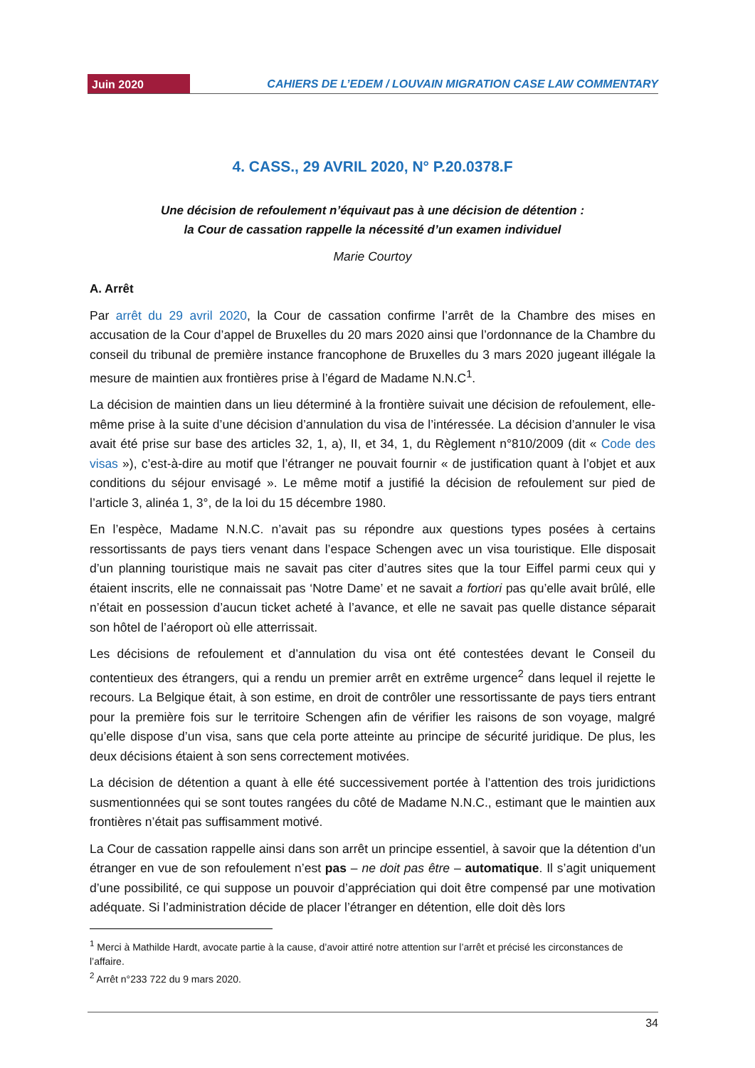Juin 2020
CAHIERS DE L’EDEM / LOUVAIN MIGRATION CASE LAW COMMENTARY
4. CASS., 29 AVRIL 2020, N° P.20.0378.F
Une décision de refoulement n’équivaut pas à une décision de détention :
la Cour de cassation rappelle la nécessité d’un examen individuel
Marie Courtoy
A. Arrêt
Par arrêt du 29 avril 2020, la Cour de cassation confirme l’arrêt de la Chambre des mises en accusation de la Cour d’appel de Bruxelles du 20 mars 2020 ainsi que l’ordonnance de la Chambre du conseil du tribunal de première instance francophone de Bruxelles du 3 mars 2020 jugeant illégale la mesure de maintien aux frontières prise à l’égard de Madame N.N.C<sup>1</sup>.
La décision de maintien dans un lieu déterminé à la frontière suivait une décision de refoulement, elle-même prise à la suite d’une décision d’annulation du visa de l’intéressée. La décision d’annuler le visa avait été prise sur base des articles 32, 1, a), II, et 34, 1, du Règlement n°810/2009 (dit « Code des visas »), c’est-à-dire au motif que l’étranger ne pouvait fournir « de justification quant à l’objet et aux conditions du séjour envisagé ». Le même motif a justifié la décision de refoulement sur pied de l’article 3, alinéa 1, 3°, de la loi du 15 décembre 1980.
En l’espèce, Madame N.N.C. n’avait pas su répondre aux questions types posées à certains ressortissants de pays tiers venant dans l’espace Schengen avec un visa touristique. Elle disposait d’un planning touristique mais ne savait pas citer d’autres sites que la tour Eiffel parmi ceux qui y étaient inscrits, elle ne connaissait pas ‘Notre Dame’ et ne savait a fortiori pas qu’elle avait brûlé, elle n’était en possession d’aucun ticket acheté à l’avance, et elle ne savait pas quelle distance séparait son hôtel de l’aéroport où elle atterrissait.
Les décisions de refoulement et d’annulation du visa ont été contestées devant le Conseil du contentieux des étrangers, qui a rendu un premier arrêt en extrême urgence<sup>2</sup> dans lequel il rejette le recours. La Belgique était, à son estime, en droit de contrôler une ressortissante de pays tiers entrant pour la première fois sur le territoire Schengen afin de vérifier les raisons de son voyage, malgré qu’elle dispose d’un visa, sans que cela porte atteinte au principe de sécurité juridique. De plus, les deux décisions étaient à son sens correctement motivées.
La décision de détention a quant à elle été successivement portée à l’attention des trois juridictions susmentionnées qui se sont toutes rangées du côté de Madame N.N.C., estimant que le maintien aux frontières n’était pas suffisamment motivé.
La Cour de cassation rappelle ainsi dans son arrêt un principe essentiel, à savoir que la détention d’un étranger en vue de son refoulement n’est pas – ne doit pas être – automatique. Il s’agit uniquement d’une possibilité, ce qui suppose un pouvoir d’appréciation qui doit être compensé par une motivation adéquate. Si l’administration décide de placer l’étranger en détention, elle doit dès lors
<sup>1</sup> Merci à Mathilde Hardt, avocate partie à la cause, d’avoir attiré notre attention sur l’arrêt et précisé les circonstances de l’affaire.
<sup>2</sup> Arrêt n°233 722 du 9 mars 2020.
34